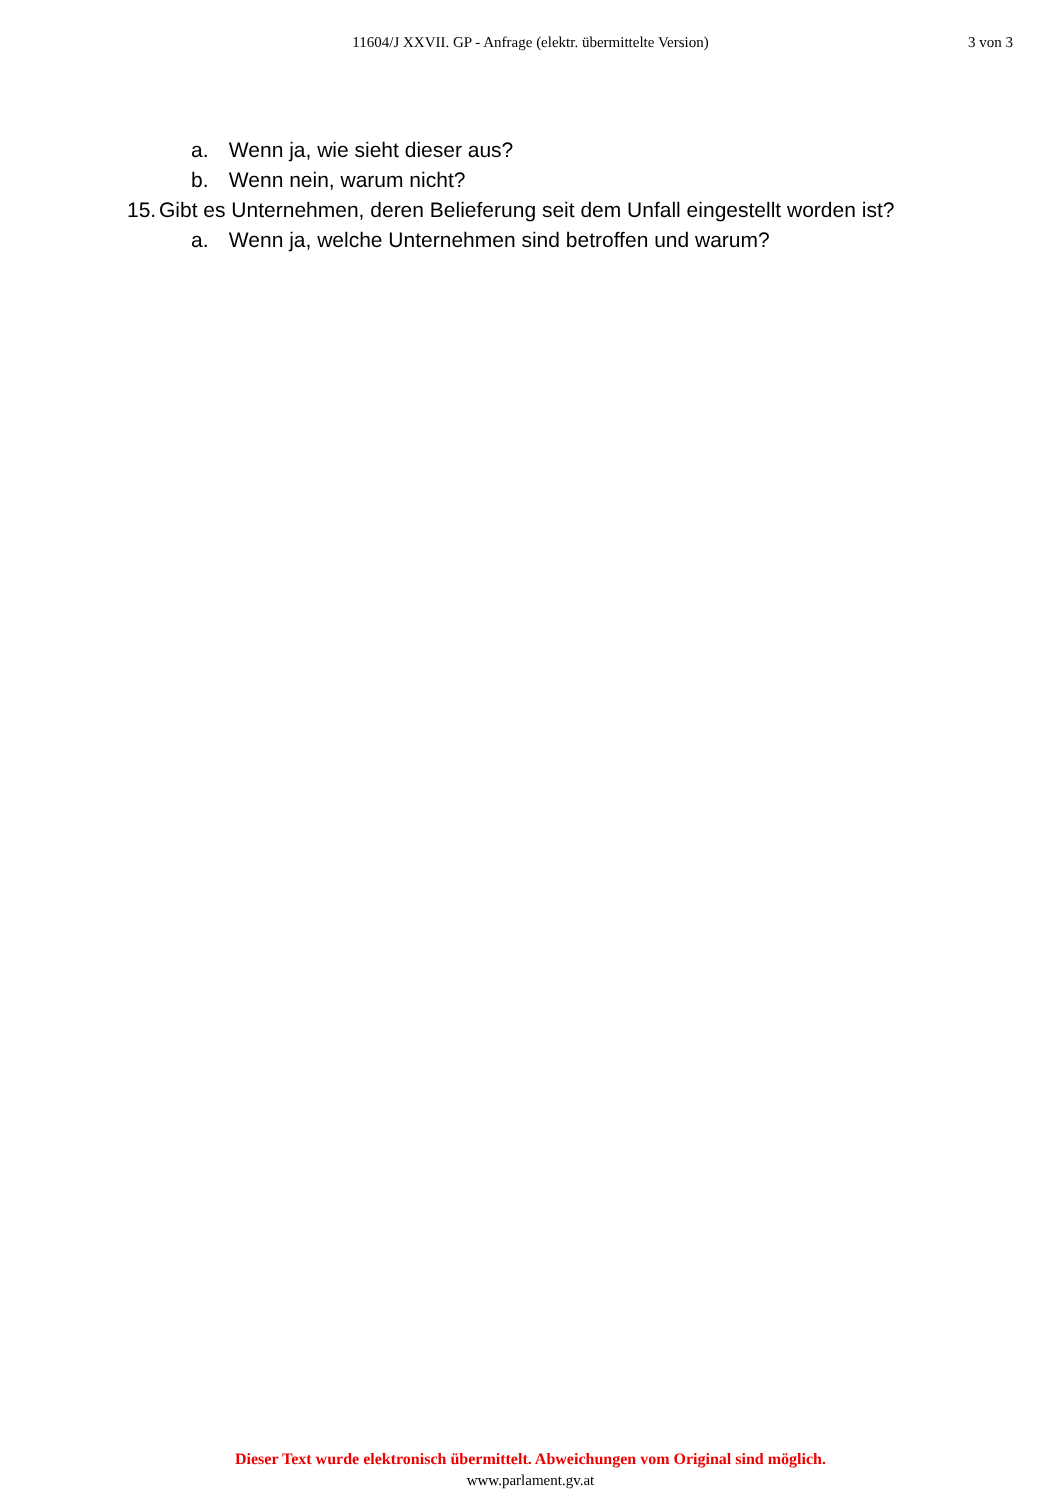11604/J XXVII. GP - Anfrage (elektr. übermittelte Version)
3 von 3
a. Wenn ja, wie sieht dieser aus?
b. Wenn nein, warum nicht?
15. Gibt es Unternehmen, deren Belieferung seit dem Unfall eingestellt worden ist?
a. Wenn ja, welche Unternehmen sind betroffen und warum?
Dieser Text wurde elektronisch übermittelt. Abweichungen vom Original sind möglich.
www.parlament.gv.at